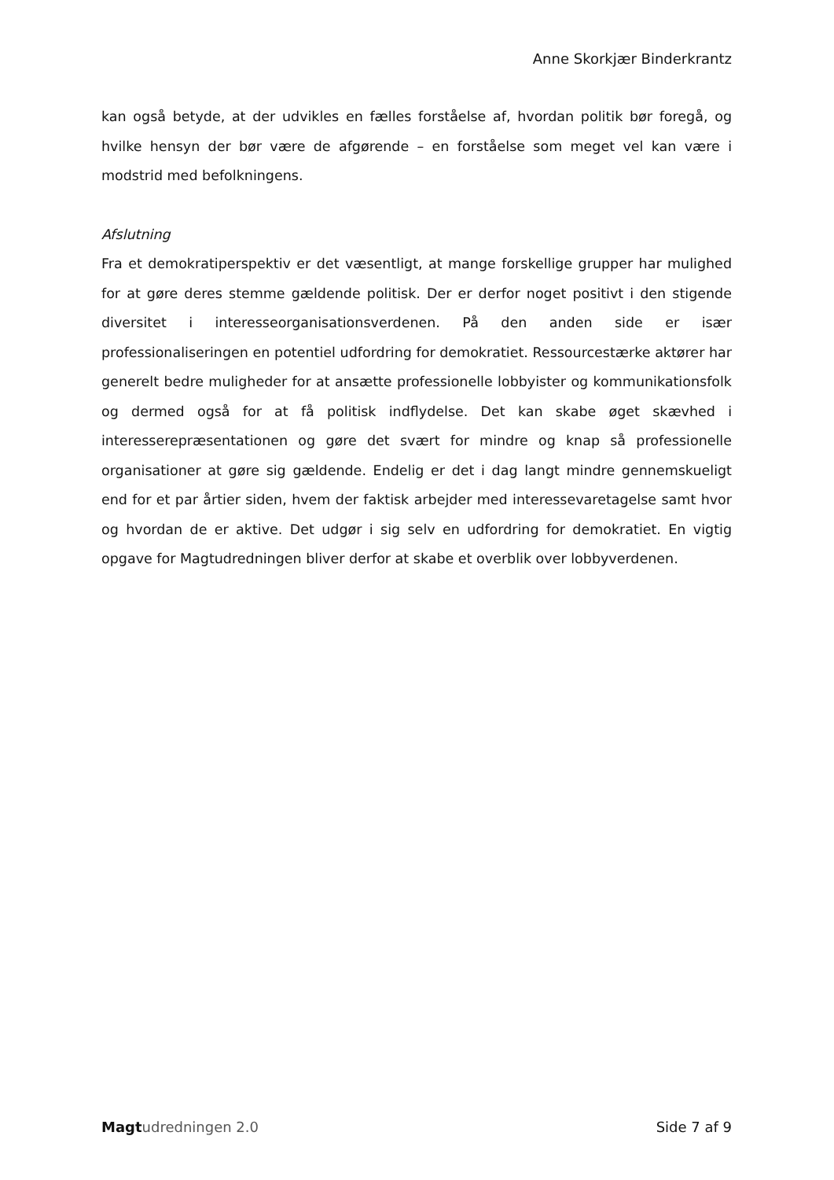Anne Skorkjær Binderkrantz
kan også betyde, at der udvikles en fælles forståelse af, hvordan politik bør foregå, og hvilke hensyn der bør være de afgørende – en forståelse som meget vel kan være i modstrid med befolkningens.
Afslutning
Fra et demokratiperspektiv er det væsentligt, at mange forskellige grupper har mulighed for at gøre deres stemme gældende politisk. Der er derfor noget positivt i den stigende diversitet i interesseorganisationsverdenen. På den anden side er især professionaliseringen en potentiel udfordring for demokratiet. Ressourcestærke aktører har generelt bedre muligheder for at ansætte professionelle lobbyister og kommunikationsfolk og dermed også for at få politisk indflydelse. Det kan skabe øget skævhed i interesserepræsentationen og gøre det svært for mindre og knap så professionelle organisationer at gøre sig gældende. Endelig er det i dag langt mindre gennemskueligt end for et par årtier siden, hvem der faktisk arbejder med interessevaretagelse samt hvor og hvordan de er aktive. Det udgør i sig selv en udfordring for demokratiet. En vigtig opgave for Magtudredningen bliver derfor at skabe et overblik over lobbyverdenen.
Magt udredningen 2.0 Side 7 af 9